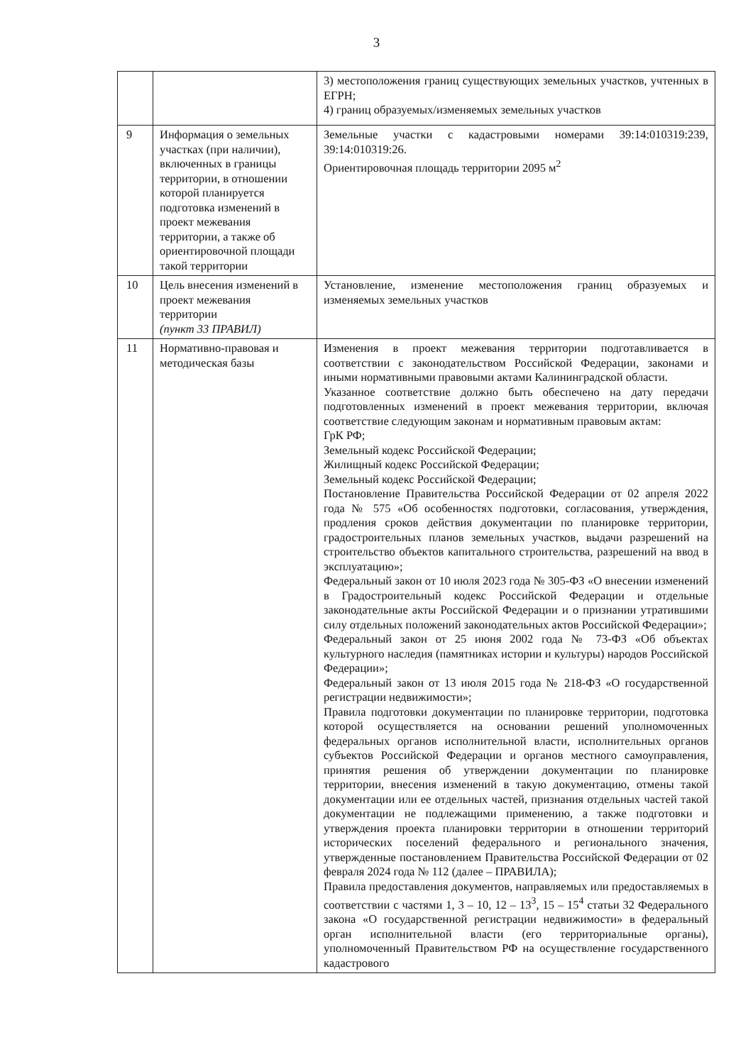3
| | | 3) местоположения границ существующих земельных участков, учтенных в ЕГРН; 4) границ образуемых/изменяемых земельных участков |
| 9 | Информация о земельных участках (при наличии), включенных в границы территории, в отношении которой планируется подготовка изменений в проект межевания территории, а также об ориентировочной площади такой территории | Земельные участки с кадастровыми номерами 39:14:010319:239, 39:14:010319:26. Ориентировочная площадь территории 2095 м<sup>2</sup> |
| 10 | Цель внесения изменений в проект межевания территории (пункт 33 ПРАВИЛ) | Установление, изменение местоположения границ образуемых и изменяемых земельных участков |
| 11 | Нормативно-правовая и методическая базы | Изменения в проект межевания территории подготавливается в соответствии с законодательством Российской Федерации, законами и иными нормативными правовыми актами Калининградской области. Указанное соответствие должно быть обеспечено на дату передачи подготовленных изменений в проект межевания территории, включая соответствие следующим законам и нормативным правовым актам: ГрК РФ; Земельный кодекс Российской Федерации; Жилищный кодекс Российской Федерации; Земельный кодекс Российской Федерации; Постановление Правительства Российской Федерации от 02 апреля 2022 года № 575 «Об особенностях подготовки, согласования, утверждения, продления сроков действия документации по планировке территории, градостроительных планов земельных участков, выдачи разрешений на строительство объектов капитального строительства, разрешений на ввод в эксплуатацию»; Федеральный закон от 10 июля 2023 года № 305-ФЗ «О внесении изменений в Градостроительный кодекс Российской Федерации и отдельные законодательные акты Российской Федерации и о признании утратившими силу отдельных положений законодательных актов Российской Федерации»; Федеральный закон от 25 июня 2002 года № 73-ФЗ «Об объектах культурного наследия (памятниках истории и культуры) народов Российской Федерации»; Федеральный закон от 13 июля 2015 года № 218-ФЗ «О государственной регистрации недвижимости»; Правила подготовки документации по планировке территории, подготовка которой осуществляется на основании решений уполномоченных федеральных органов исполнительной власти, исполнительных органов субъектов Российской Федерации и органов местного самоуправления, принятия решения об утверждении документации по планировке территории, внесения изменений в такую документацию, отмены такой документации или ее отдельных частей, признания отдельных частей такой документации не подлежащими применению, а также подготовки и утверждения проекта планировки территории в отношении территорий исторических поселений федерального и регионального значения, утвержденные постановлением Правительства Российской Федерации от 02 февраля 2024 года № 112 (далее – ПРАВИЛА); Правила предоставления документов, направляемых или предоставляемых в соответствии с частями 1, 3 – 10, 12 – 13<sup>3</sup>, 15 – 15<sup>4</sup> статьи 32 Федерального закона «О государственной регистрации недвижимости» в федеральный орган исполнительной власти (его территориальные органы), уполномоченный Правительством РФ на осуществление государственного кадастрового |